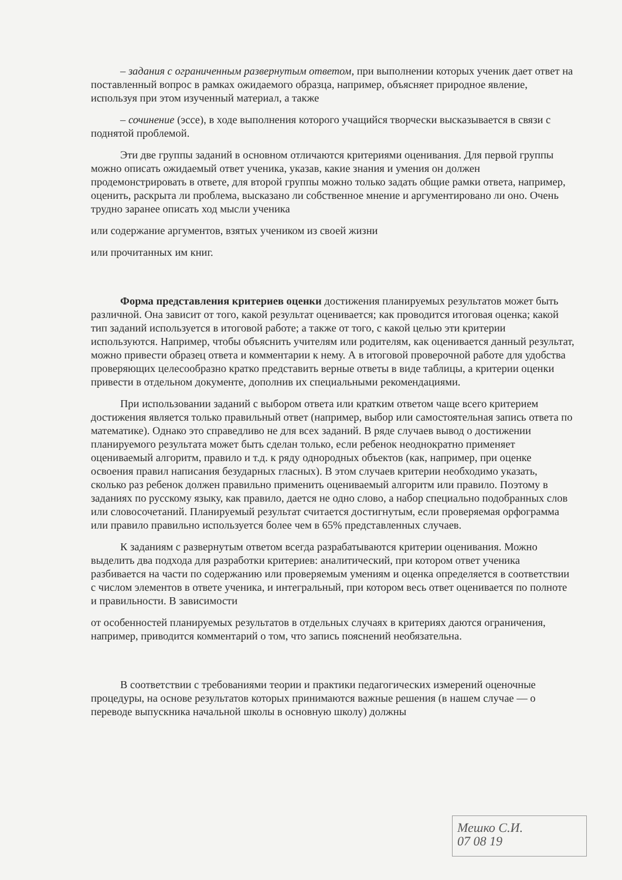– задания с ограниченным развернутым ответом, при выполнении которых ученик дает ответ на поставленный вопрос в рамках ожидаемого образца, например, объясняет природное явление, используя при этом изученный материал, а также
– сочинение (эссе), в ходе выполнения которого учащийся творчески высказывается в связи с поднятой проблемой.
Эти две группы заданий в основном отличаются критериями оценивания. Для первой группы можно описать ожидаемый ответ ученика, указав, какие знания и умения он должен продемонстрировать в ответе, для второй группы можно только задать общие рамки ответа, например, оценить, раскрыта ли проблема, высказано ли собственное мнение и аргументировано ли оно. Очень трудно заранее описать ход мысли ученика
или содержание аргументов, взятых учеником из своей жизни
или прочитанных им книг.
Форма представления критериев оценки достижения планируемых результатов может быть различной. Она зависит от того, какой результат оценивается; как проводится итоговая оценка; какой тип заданий используется в итоговой работе; а также от того, с какой целью эти критерии используются. Например, чтобы объяснить учителям или родителям, как оценивается данный результат, можно привести образец ответа и комментарии к нему. А в итоговой проверочной работе для удобства проверяющих целесообразно кратко представить верные ответы в виде таблицы, а критерии оценки привести в отдельном документе, дополнив их специальными рекомендациями.
При использовании заданий с выбором ответа или кратким ответом чаще всего критерием достижения является только правильный ответ (например, выбор или самостоятельная запись ответа по математике). Однако это справедливо не для всех заданий. В ряде случаев вывод о достижении планируемого результата может быть сделан только, если ребенок неоднократно применяет оцениваемый алгоритм, правило и т.д. к ряду однородных объектов (как, например, при оценке освоения правил написания безударных гласных). В этом случаев критерии необходимо указать, сколько раз ребенок должен правильно применить оцениваемый алгоритм или правило. Поэтому в заданиях по русскому языку, как правило, дается не одно слово, а набор специально подобранных слов или словосочетаний. Планируемый результат считается достигнутым, если проверяемая орфограмма или правило правильно используется более чем в 65% представленных случаев.
К заданиям с развернутым ответом всегда разрабатываются критерии оценивания. Можно выделить два подхода для разработки критериев: аналитический, при котором ответ ученика разбивается на части по содержанию или проверяемым умениям и оценка определяется в соответствии с числом элементов в ответе ученика, и интегральный, при котором весь ответ оценивается по полноте и правильности. В зависимости
от особенностей планируемых результатов в отдельных случаях в критериях даются ограничения, например, приводится комментарий о том, что запись пояснений необязательна.
В соответствии с требованиями теории и практики педагогических измерений оценочные процедуры, на основе результатов которых принимаются важные решения (в нашем случае — о переводе выпускника начальной школы в основную школу) должны
Мешко С.И.
07 08 19